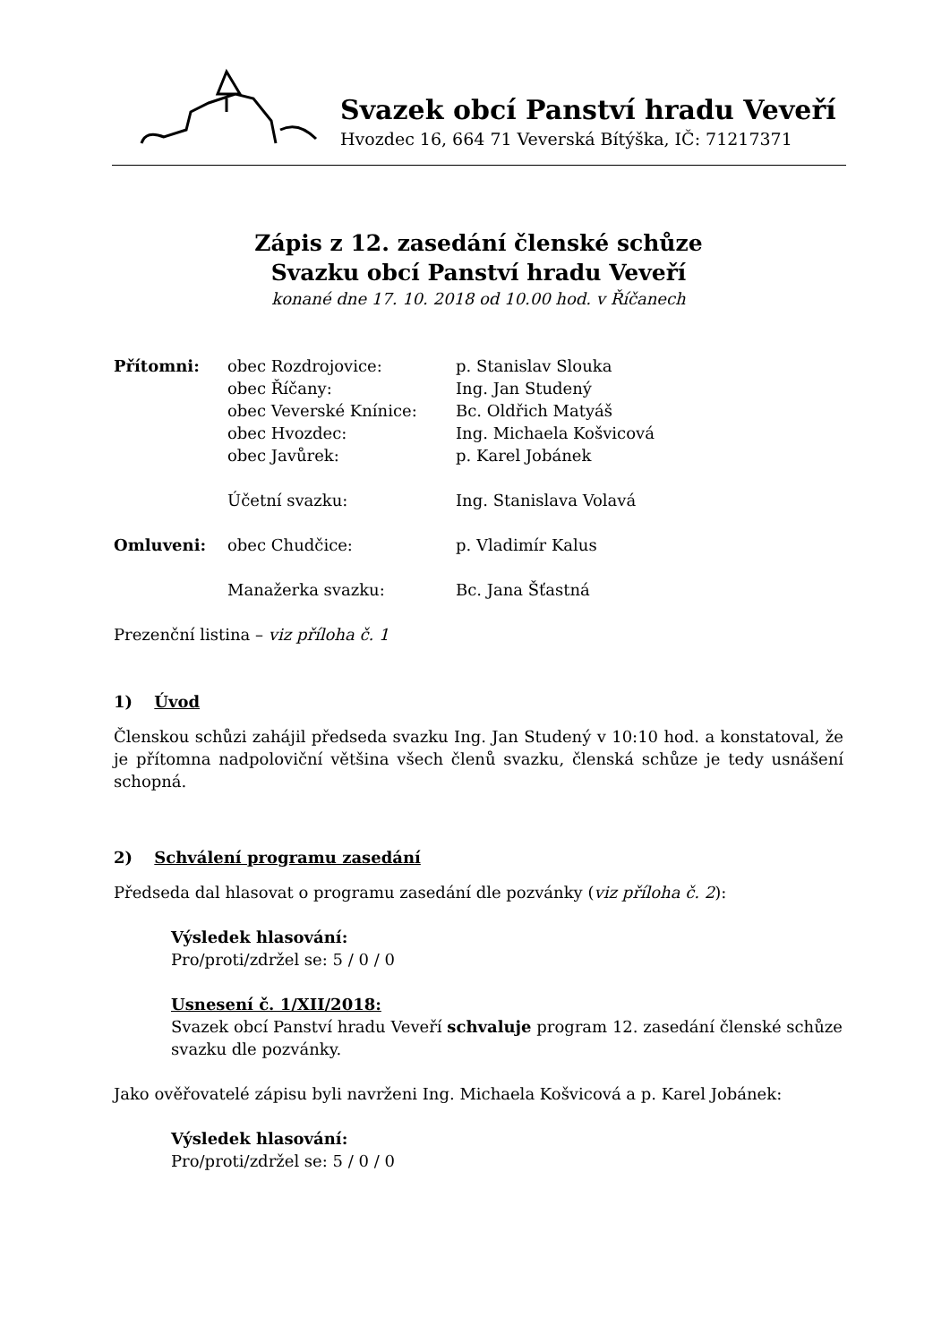Svazek obcí Panství hradu Veveří
Hvozdec 16, 664 71 Veverská Bítýška, IČ: 71217371
Zápis z 12. zasedání členské schůze
Svazku obcí Panství hradu Veveří
konané dne 17. 10. 2018 od 10.00 hod. v Říčanech
Přítomni: obec Rozdrojovice: p. Stanislav Slouka
obec Říčany: Ing. Jan Studený
obec Veverské Knínice: Bc. Oldřich Matyáš
obec Hvozdec: Ing. Michaela Košvicová
obec Javůrek: p. Karel Jobánek
Účetní svazku: Ing. Stanislava Volavá
Omluveni: obec Chudčice: p. Vladimír Kalus
Manažerka svazku: Bc. Jana Šťastná
Prezenční listina – viz příloha č. 1
1) Úvod
Členskou schůzi zahájil předseda svazku Ing. Jan Studený v 10:10 hod. a konstatoval, že je přítomna nadpoloviční většina všech členů svazku, členská schůze je tedy usnášení schopná.
2) Schválení programu zasedání
Předseda dal hlasovat o programu zasedání dle pozvánky (viz příloha č. 2):
Výsledek hlasování:
Pro/proti/zdržel se: 5 / 0 / 0
Usnesení č. 1/XII/2018:
Svazek obcí Panství hradu Veveří schvaluje program 12. zasedání členské schůze svazku dle pozvánky.
Jako ověřovatelé zápisu byli navrženi Ing. Michaela Košvicová a p. Karel Jobánek:
Výsledek hlasování:
Pro/proti/zdržel se: 5 / 0 / 0